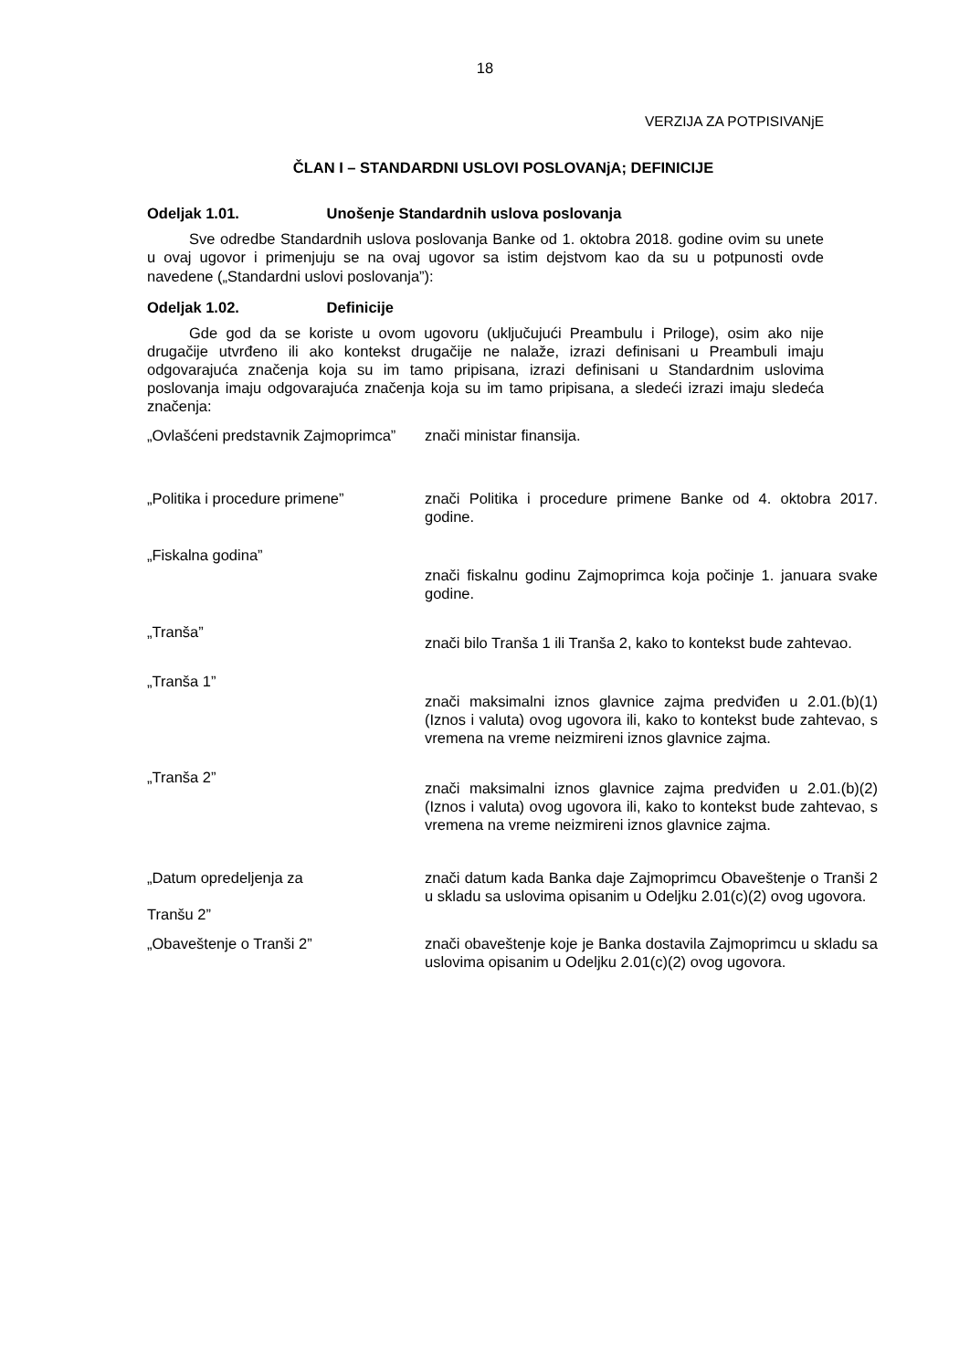18
VERZIJA ZA POTPISIVANjE
ČLAN I – STANDARDNI USLOVI POSLOVANjA; DEFINICIJE
Odeljak 1.01. Unošenje Standardnih uslova poslovanja
Sve odredbe Standardnih uslova poslovanja Banke od 1. oktobra 2018. godine ovim su unete u ovaj ugovor i primenjuju se na ovaj ugovor sa istim dejstvom kao da su u potpunosti ovde navedene („Standardni uslovi poslovanja”):
Odeljak 1.02. Definicije
Gde god da se koriste u ovom ugovoru (uključujući Preambulu i Priloge), osim ako nije drugačije utvrđeno ili ako kontekst drugačije ne nalaže, izrazi definisani u Preambuli imaju odgovarajuća značenja koja su im tamo pripisana, izrazi definisani u Standardnim uslovima poslovanja imaju odgovarajuća značenja koja su im tamo pripisana, a sledeći izrazi imaju sledeća značenja:
| „Ovlašćeni predstavnik Zajmoprimca” | znači ministar finansija. |
| „Politika i procedure primene” | znači Politika i procedure primene Banke od 4. oktobra 2017. godine. |
| „Fiskalna godina” | znači fiskalnu godinu Zajmoprimca koja počinje 1. januara svake godine. |
| „Tranša” | znači bilo Tranša 1 ili Tranša 2, kako to kontekst bude zahtevao. |
| „Tranša 1” | znači maksimalni iznos glavnice zajma predviđen u 2.01.(b)(1) (Iznos i valuta) ovog ugovora ili, kako to kontekst bude zahtevao, s vremena na vreme neizmireni iznos glavnice zajma. |
| „Tranša 2” | znači maksimalni iznos glavnice zajma predviđen u 2.01.(b)(2) (Iznos i valuta) ovog ugovora ili, kako to kontekst bude zahtevao, s vremena na vreme neizmireni iznos glavnice zajma. |
| „Datum opredeljenja za Tranšu 2” | znači datum kada Banka daje Zajmoprimcu Obaveštenje o Tranši 2 u skladu sa uslovima opisanim u Odeljku 2.01(c)(2) ovog ugovora. |
| „Obaveštenje o Tranši 2” | znači obaveštenje koje je Banka dostavila Zajmoprimcu u skladu sa uslovima opisanim u Odeljku 2.01(c)(2) ovog ugovora. |